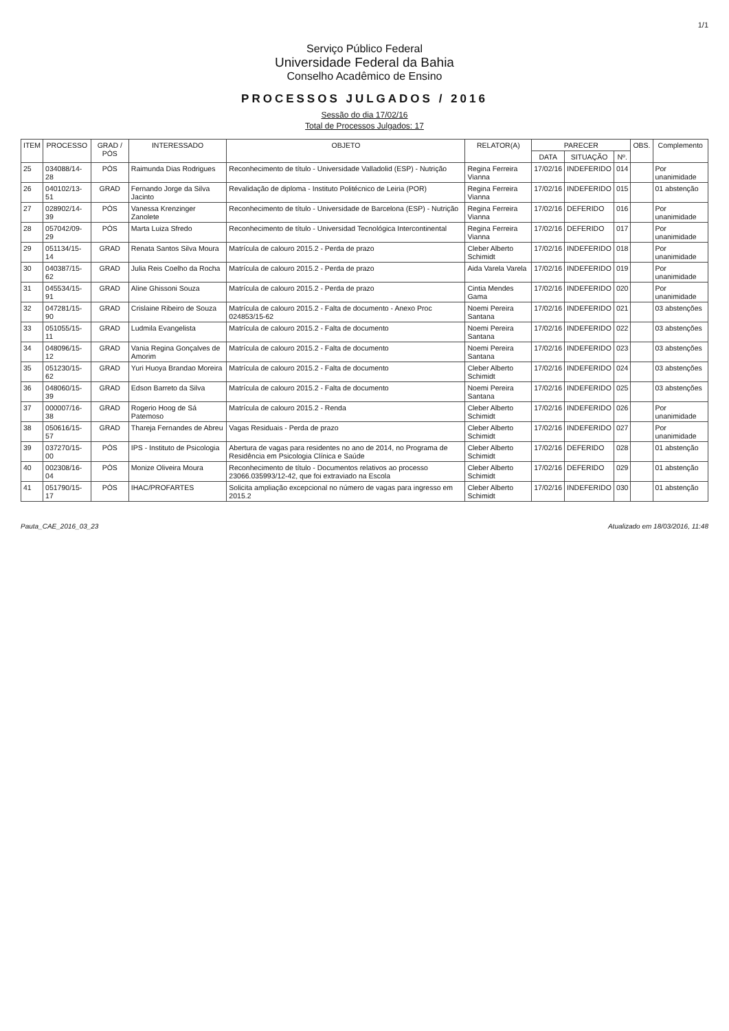1/1
Serviço Público Federal
Universidade Federal da Bahia
Conselho Acadêmico de Ensino
PROCESSOS JULGADOS / 2016
Sessão do dia 17/02/16
Total de Processos Julgados: 17
| ITEM | PROCESSO | GRAD / PÓS | INTERESSADO | OBJETO | RELATOR(A) | PARECER | | | OBS. | Complemento |
| --- | --- | --- | --- | --- | --- | --- | --- | --- | --- | --- |
| | | | | | | DATA | SITUAÇÃO | Nº. | | |
| 25 | 034088/14-28 | PÓS | Raimunda Dias Rodrigues | Reconhecimento de título - Universidade Valladolid (ESP) - Nutrição | Regina Ferreira Vianna | 17/02/16 | INDEFERIDO | 014 | | Por unanimidade |
| 26 | 040102/13-51 | GRAD | Fernando Jorge da Silva Jacinto | Revalidação de diploma - Instituto Politécnico de Leiria (POR) | Regina Ferreira Vianna | 17/02/16 | INDEFERIDO | 015 | | 01 abstenção |
| 27 | 028902/14-39 | PÓS | Vanessa Krenzinger Zanolete | Reconhecimento de título - Universidade de Barcelona (ESP) - Nutrição | Regina Ferreira Vianna | 17/02/16 | DEFERIDO | 016 | | Por unanimidade |
| 28 | 057042/09-29 | PÓS | Marta Luiza Sfredo | Reconhecimento de título - Universidad Tecnológica Intercontinental | Regina Ferreira Vianna | 17/02/16 | DEFERIDO | 017 | | Por unanimidade |
| 29 | 051134/15-14 | GRAD | Renata Santos Silva Moura | Matrícula de calouro 2015.2 - Perda de prazo | Cleber Alberto Schimidt | 17/02/16 | INDEFERIDO | 018 | | Por unanimidade |
| 30 | 040387/15-62 | GRAD | Julia Reis Coelho da Rocha | Matrícula de calouro 2015.2 - Perda de prazo | Aida Varela Varela | 17/02/16 | INDEFERIDO | 019 | | Por unanimidade |
| 31 | 045534/15-91 | GRAD | Aline Ghissoni Souza | Matrícula de calouro 2015.2 - Perda de prazo | Cintia Mendes Gama | 17/02/16 | INDEFERIDO | 020 | | Por unanimidade |
| 32 | 047281/15-90 | GRAD | Crislaine Ribeiro de Souza | Matrícula de calouro 2015.2 - Falta de documento - Anexo Proc 024853/15-62 | Noemi Pereira Santana | 17/02/16 | INDEFERIDO | 021 | | 03 abstenções |
| 33 | 051055/15-11 | GRAD | Ludmila Evangelista | Matrícula de calouro 2015.2 - Falta de documento | Noemi Pereira Santana | 17/02/16 | INDEFERIDO | 022 | | 03 abstenções |
| 34 | 048096/15-12 | GRAD | Vania Regina Gonçalves de Amorim | Matrícula de calouro 2015.2 - Falta de documento | Noemi Pereira Santana | 17/02/16 | INDEFERIDO | 023 | | 03 abstenções |
| 35 | 051230/15-62 | GRAD | Yuri Huoya Brandao Moreira | Matrícula de calouro 2015.2 - Falta de documento | Cleber Alberto Schimidt | 17/02/16 | INDEFERIDO | 024 | | 03 abstenções |
| 36 | 048060/15-39 | GRAD | Edson Barreto da Silva | Matrícula de calouro 2015.2 - Falta de documento | Noemi Pereira Santana | 17/02/16 | INDEFERIDO | 025 | | 03 abstenções |
| 37 | 000007/16-38 | GRAD | Rogerio Hoog de Sá Patemoso | Matrícula de calouro 2015.2 - Renda | Cleber Alberto Schimidt | 17/02/16 | INDEFERIDO | 026 | | Por unanimidade |
| 38 | 050616/15-57 | GRAD | Thareja Fernandes de Abreu | Vagas Residuais - Perda de prazo | Cleber Alberto Schimidt | 17/02/16 | INDEFERIDO | 027 | | Por unanimidade |
| 39 | 037270/15-00 | PÓS | IPS - Instituto de Psicologia | Abertura de vagas para residentes no ano de 2014, no Programa de Residência em Psicologia Clínica e Saúde | Cleber Alberto Schimidt | 17/02/16 | DEFERIDO | 028 | | 01 abstenção |
| 40 | 002308/16-04 | PÓS | Monize Oliveira Moura | Reconhecimento de título - Documentos relativos ao processo 23066.035993/12-42, que foi extraviado na Escola | Cleber Alberto Schimidt | 17/02/16 | DEFERIDO | 029 | | 01 abstenção |
| 41 | 051790/15-17 | PÓS | IHAC/PROFARTES | Solicita ampliação excepcional no número de vagas para ingresso em 2015.2 | Cleber Alberto Schimidt | 17/02/16 | INDEFERIDO | 030 | | 01 abstenção |
Pauta_CAE_2016_03_23 Atualizado em 18/03/2016, 11:48